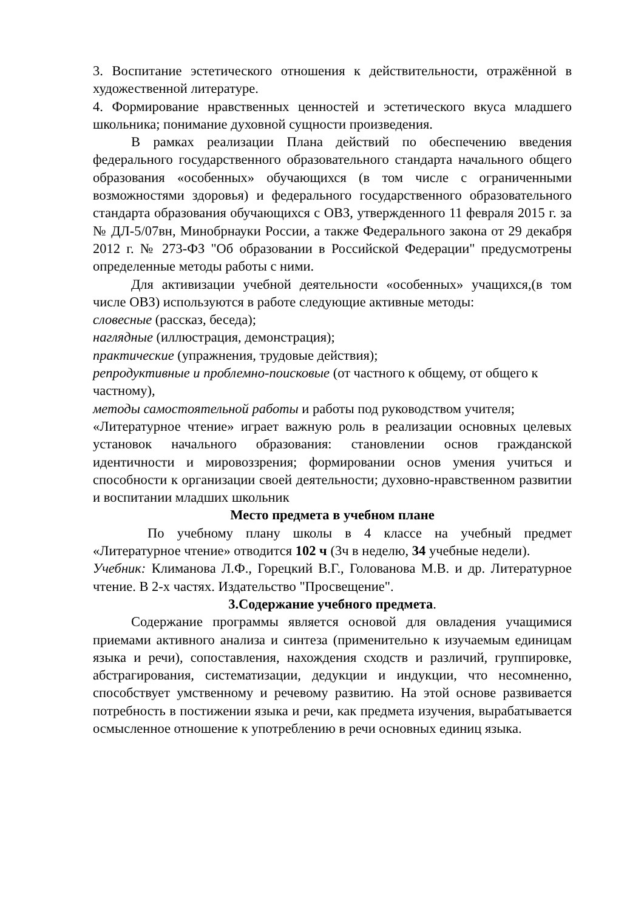3. Воспитание эстетического отношения к действительности, отражённой в художественной литературе.
4. Формирование нравственных ценностей и эстетического вкуса младшего школьника; понимание духовной сущности произведения.
В рамках реализации Плана действий по обеспечению введения федерального государственного образовательного стандарта начального общего образования «особенных» обучающихся (в том числе с ограниченными возможностями здоровья) и федерального государственного образовательного стандарта образования обучающихся с ОВЗ, утвержденного 11 февраля 2015 г. за № ДЛ-5/07вн, Минобрнауки России, а также Федерального закона от 29 декабря 2012 г. № 273-ФЗ "Об образовании в Российской Федерации" предусмотрены определенные методы работы с ними.
Для активизации учебной деятельности «особенных» учащихся,(в том числе ОВЗ) используются в работе следующие активные методы:
словесные (рассказ, беседа);
наглядные (иллюстрация, демонстрация);
практические (упражнения, трудовые действия);
репродуктивные и проблемно-поисковые (от частного к общему, от общего к частному),
методы самостоятельной работы и работы под руководством учителя;
«Литературное чтение» играет важную роль в реализации основных целевых установок начального образования: становлении основ гражданской идентичности и мировоззрения; формировании основ умения учиться и способности к организации своей деятельности; духовно-нравственном развитии и воспитании младших школьник
Место предмета в учебном плане
По учебному плану школы в 4 классе на учебный предмет «Литературное чтение» отводится 102 ч (3ч в неделю, 34 учебные недели).
Учебник: Климанова Л.Ф., Горецкий В.Г., Голованова М.В. и др. Литературное чтение. В 2-х частях. Издательство "Просвещение".
3.Содержание учебного предмета.
Содержание программы является основой для овладения учащимися приемами активного анализа и синтеза (применительно к изучаемым единицам языка и речи), сопоставления, нахождения сходств и различий, группировке, абстрагирования, систематизации, дедукции и индукции, что несомненно, способствует умственному и речевому развитию. На этой основе развивается потребность в постижении языка и речи, как предмета изучения, вырабатывается осмысленное отношение к употреблению в речи основных единиц языка.